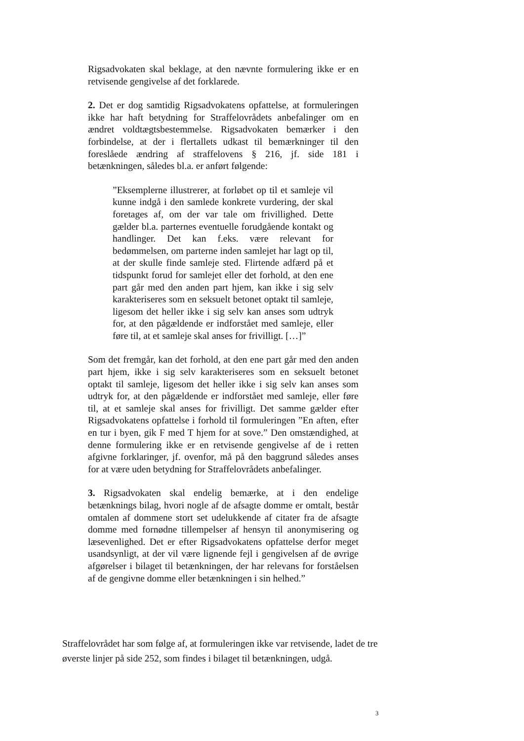Rigsadvokaten skal beklage, at den nævnte formulering ikke er en retvisende gengivelse af det forklarede.
2. Det er dog samtidig Rigsadvokatens opfattelse, at formuleringen ikke har haft betydning for Straffelovrådets anbefalinger om en ændret voldtægtsbestemmelse. Rigsadvokaten bemærker i den forbindelse, at der i flertallets udkast til bemærkninger til den foreslåede ændring af straffelovens § 216, jf. side 181 i betænkningen, således bl.a. er anført følgende:
”Eksemplerne illustrerer, at forløbet op til et samleje vil kunne indgå i den samlede konkrete vurdering, der skal foretages af, om der var tale om frivillighed. Dette gælder bl.a. parternes eventuelle forudgående kontakt og handlinger. Det kan f.eks. være relevant for bedømmelsen, om parterne inden samlejet har lagt op til, at der skulle finde samleje sted. Flirtende adfærd på et tidspunkt forud for samlejet eller det forhold, at den ene part går med den anden part hjem, kan ikke i sig selv karakteriseres som en seksuelt betonet optakt til samleje, ligesom det heller ikke i sig selv kan anses som udtryk for, at den pågældende er indforstået med samleje, eller føre til, at et samleje skal anses for frivilligt. […]”
Som det fremgår, kan det forhold, at den ene part går med den anden part hjem, ikke i sig selv karakteriseres som en seksuelt betonet optakt til samleje, ligesom det heller ikke i sig selv kan anses som udtryk for, at den pågældende er indforstået med samleje, eller føre til, at et samleje skal anses for frivilligt. Det samme gælder efter Rigsadvokatens opfattelse i forhold til formuleringen ”En aften, efter en tur i byen, gik F med T hjem for at sove.” Den omstændighed, at denne formulering ikke er en retvisende gengivelse af de i retten afgivne forklaringer, jf. ovenfor, må på den baggrund således anses for at være uden betydning for Straffelovrådets anbefalinger.
3. Rigsadvokaten skal endelig bemærke, at i den endelige betænknings bilag, hvori nogle af de afsagte domme er omtalt, består omtalen af dommene stort set udelukkende af citater fra de afsagte domme med fornødne tillempelser af hensyn til anonymisering og læsevenlighed. Det er efter Rigsadvokatens opfattelse derfor meget usandsynligt, at der vil være lignende fejl i gengivelsen af de øvrige afgørelser i bilaget til betænkningen, der har relevans for forståelsen af de gengivne domme eller betænkningen i sin helhed.”
Straffelovrådet har som følge af, at formuleringen ikke var retvisende, ladet de tre øverste linjer på side 252, som findes i bilaget til betænkningen, udgå.
3